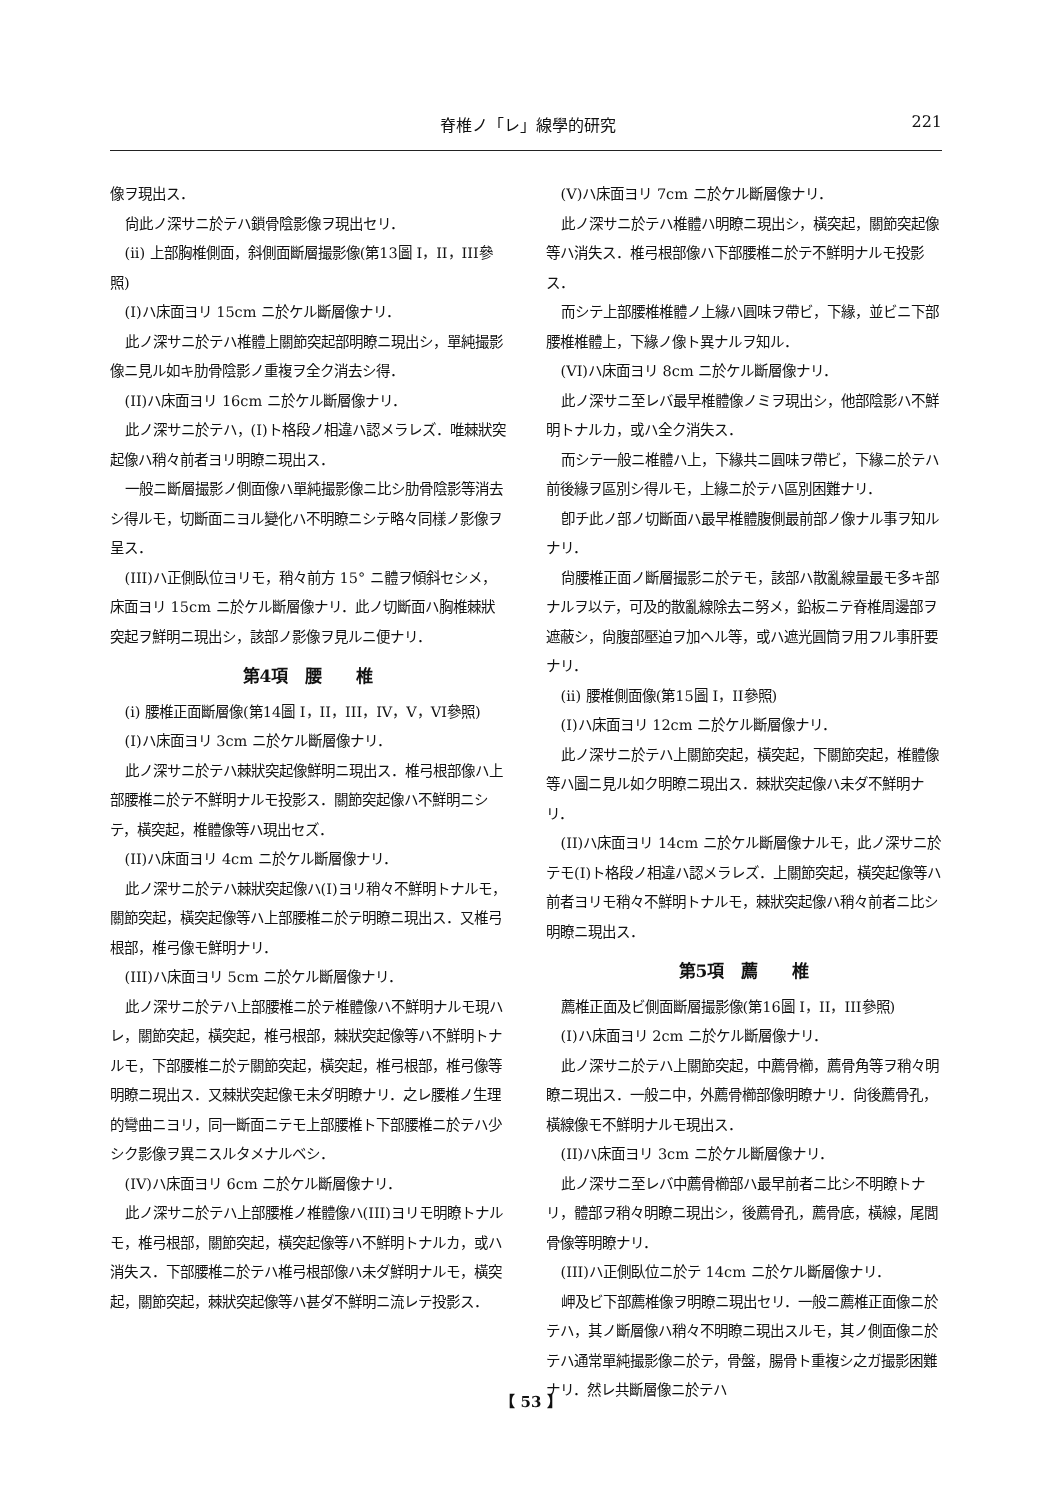脊椎ノ「レ」線學的研究 221
像ヲ現出ス．
尙此ノ深サニ於テハ鎖骨陰影像ヲ現出セリ．
(ii) 上部胸椎側面，斜側面斷層撮影像(第13圖 I，II，III參照)
(I)ハ床面ヨリ 15cm ニ於ケル斷層像ナリ．
此ノ深サニ於テハ椎體上關節突起部明瞭ニ現出シ，單純撮影像ニ見ル如キ肋骨陰影ノ重複ヲ全ク消去シ得．
(II)ハ床面ヨリ 16cm ニ於ケル斷層像ナリ．
此ノ深サニ於テハ，(I)ト格段ノ相違ハ認メラレズ．唯棘狀突起像ハ稍々前者ヨリ明瞭ニ現出ス．
一般ニ斷層撮影ノ側面像ハ單純撮影像ニ比シ肋骨陰影等消去シ得ルモ，切斷面ニヨル變化ハ不明瞭ニシテ略々同樣ノ影像ヲ呈ス．
(III)ハ正側臥位ヨリモ，稍々前方 15° ニ體ヲ傾斜セシメ，床面ヨリ 15cm ニ於ケル斷層像ナリ．此ノ切斷面ハ胸椎棘狀突起ヲ鮮明ニ現出シ，該部ノ影像ヲ見ルニ便ナリ．
第4項　腰　　椎
(i) 腰椎正面斷層像(第14圖 I，II，III，IV，V，VI參照)
(I)ハ床面ヨリ 3cm ニ於ケル斷層像ナリ．
此ノ深サニ於テハ棘狀突起像鮮明ニ現出ス．椎弓根部像ハ上部腰椎ニ於テ不鮮明ナルモ投影ス．關節突起像ハ不鮮明ニシテ，橫突起，椎體像等ハ現出セズ．
(II)ハ床面ヨリ 4cm ニ於ケル斷層像ナリ．
此ノ深サニ於テハ棘狀突起像ハ(I)ヨリ稍々不鮮明トナルモ，關節突起，橫突起像等ハ上部腰椎ニ於テ明瞭ニ現出ス．又椎弓根部，椎弓像モ鮮明ナリ．
(III)ハ床面ヨリ 5cm ニ於ケル斷層像ナリ．
此ノ深サニ於テハ上部腰椎ニ於テ椎體像ハ不鮮明ナルモ現ハレ，關節突起，橫突起，椎弓根部，棘狀突起像等ハ不鮮明トナルモ，下部腰椎ニ於テ關節突起，橫突起，椎弓根部，椎弓像等明瞭ニ現出ス．又棘狀突起像モ未ダ明瞭ナリ．之レ腰椎ノ生理的彎曲ニヨリ，同一斷面ニテモ上部腰椎ト下部腰椎ニ於テハ少シク影像ヲ異ニスルタメナルベシ．
(IV)ハ床面ヨリ 6cm ニ於ケル斷層像ナリ．
此ノ深サニ於テハ上部腰椎ノ椎體像ハ(III)ヨリモ明瞭トナルモ，椎弓根部，關節突起，橫突起像等ハ不鮮明トナルカ，或ハ消失ス．下部腰椎ニ於テハ椎弓根部像ハ未ダ鮮明ナルモ，橫突起，關節突起，棘狀突起像等ハ甚ダ不鮮明ニ流レテ投影ス．
(V)ハ床面ヨリ 7cm ニ於ケル斷層像ナリ．
此ノ深サニ於テハ椎體ハ明瞭ニ現出シ，橫突起，關節突起像等ハ消失ス．椎弓根部像ハ下部腰椎ニ於テ不鮮明ナルモ投影ス．
而シテ上部腰椎椎體ノ上緣ハ圓味ヲ帶ビ，下緣，並ビニ下部腰椎椎體上，下緣ノ像ト異ナルヲ知ル．
(VI)ハ床面ヨリ 8cm ニ於ケル斷層像ナリ．
此ノ深サニ至レバ最早椎體像ノミヲ現出シ，他部陰影ハ不鮮明トナルカ，或ハ全ク消失ス．
而シテ一般ニ椎體ハ上，下緣共ニ圓味ヲ帶ビ，下緣ニ於テハ前後緣ヲ區別シ得ルモ，上緣ニ於テハ區別困難ナリ．
卽チ此ノ部ノ切斷面ハ最早椎體腹側最前部ノ像ナル事ヲ知ルナリ．
尙腰椎正面ノ斷層撮影ニ於テモ，該部ハ散亂線量最モ多キ部ナルヲ以テ，可及的散亂線除去ニ努メ，鉛板ニテ脊椎周邊部ヲ遮蔽シ，尙腹部壓迫ヲ加ヘル等，或ハ遮光圓筒ヲ用フル事肝要ナリ．
(ii) 腰椎側面像(第15圖 I，II參照)
(I)ハ床面ヨリ 12cm ニ於ケル斷層像ナリ．
此ノ深サニ於テハ上關節突起，橫突起，下關節突起，椎體像等ハ圖ニ見ル如ク明瞭ニ現出ス．棘狀突起像ハ未ダ不鮮明ナリ．
(II)ハ床面ヨリ 14cm ニ於ケル斷層像ナルモ，此ノ深サニ於テモ(I)ト格段ノ相違ハ認メラレズ．上關節突起，橫突起像等ハ前者ヨリモ稍々不鮮明トナルモ，棘狀突起像ハ稍々前者ニ比シ明瞭ニ現出ス．
第5項　薦　　椎
薦椎正面及ビ側面斷層撮影像(第16圖 I，II，III參照)
(I)ハ床面ヨリ 2cm ニ於ケル斷層像ナリ．
此ノ深サニ於テハ上關節突起，中薦骨櫛，薦骨角等ヲ稍々明瞭ニ現出ス．一般ニ中，外薦骨櫛部像明瞭ナリ．尙後薦骨孔，橫線像モ不鮮明ナルモ現出ス．
(II)ハ床面ヨリ 3cm ニ於ケル斷層像ナリ．
此ノ深サニ至レバ中薦骨櫛部ハ最早前者ニ比シ不明瞭トナリ，體部ヲ稍々明瞭ニ現出シ，後薦骨孔，薦骨底，橫線，尾閭骨像等明瞭ナリ．
(III)ハ正側臥位ニ於テ 14cm ニ於ケル斷層像ナリ．
岬及ビ下部薦椎像ヲ明瞭ニ現出セリ．一般ニ薦椎正面像ニ於テハ，其ノ斷層像ハ稍々不明瞭ニ現出スルモ，其ノ側面像ニ於テハ通常單純撮影像ニ於テ，骨盤，腸骨ト重複シ之ガ撮影困難ナリ．然レ共斷層像ニ於テハ
【 53 】